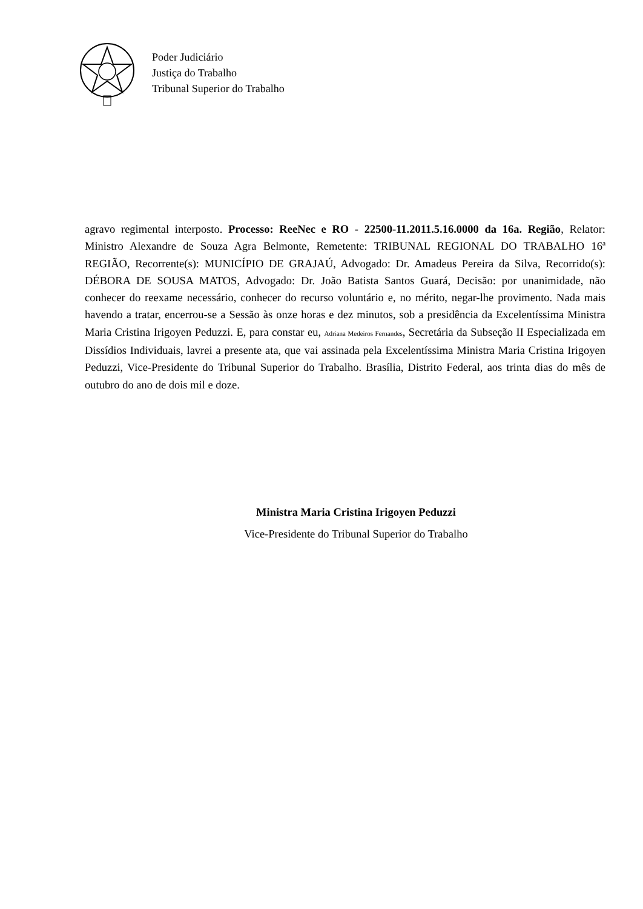Poder Judiciário
Justiça do Trabalho
Tribunal Superior do Trabalho
agravo regimental interposto. Processo: ReeNec e RO - 22500-11.2011.5.16.0000 da 16a. Região, Relator: Ministro Alexandre de Souza Agra Belmonte, Remetente: TRIBUNAL REGIONAL DO TRABALHO 16ª REGIÃO, Recorrente(s): MUNICÍPIO DE GRAJAÚ, Advogado: Dr. Amadeus Pereira da Silva, Recorrido(s): DÉBORA DE SOUSA MATOS, Advogado: Dr. João Batista Santos Guará, Decisão: por unanimidade, não conhecer do reexame necessário, conhecer do recurso voluntário e, no mérito, negar-lhe provimento. Nada mais havendo a tratar, encerrou-se a Sessão às onze horas e dez minutos, sob a presidência da Excelentíssima Ministra Maria Cristina Irigoyen Peduzzi. E, para constar eu, Adriana Medeiros Fernandes, Secretária da Subseção II Especializada em Dissídios Individuais, lavrei a presente ata, que vai assinada pela Excelentíssima Ministra Maria Cristina Irigoyen Peduzzi, Vice-Presidente do Tribunal Superior do Trabalho. Brasília, Distrito Federal, aos trinta dias do mês de outubro do ano de dois mil e doze.
Ministra Maria Cristina Irigoyen Peduzzi
Vice-Presidente do Tribunal Superior do Trabalho